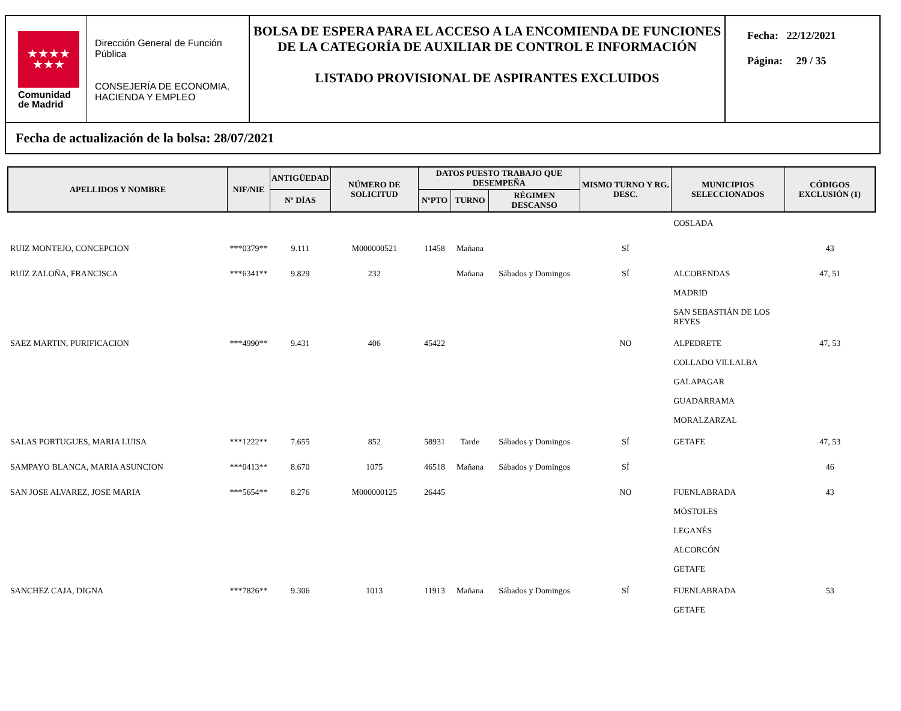★★★★
★★★
Comunidad
de Madrid
Dirección General de Función Pública
CONSEJERÍA DE ECONOMIA, HACIENDA Y EMPLEO
BOLSA DE ESPERA PARA EL ACCESO A LA ENCOMIENDA DE FUNCIONES DE LA CATEGORÍA DE AUXILIAR DE CONTROL E INFORMACIÓN
LISTADO PROVISIONAL DE ASPIRANTES EXCLUIDOS
Fecha: 22/12/2021
Página: 29 / 35
Fecha de actualización de la bolsa: 28/07/2021
| APELLIDOS Y NOMBRE | NIF/NIE | ANTIGÜEDAD | NÚMERO DE SOLICITUD | DATOS PUESTO TRABAJO QUE DESEMPEÑA | | | MISMO TURNO Y RG. DESC. | MUNICIPIOS SELECCIONADOS | CÓDIGOS EXCLUSIÓN (1) |
| --- | --- | --- | --- | --- | --- | --- | --- | --- | --- |
| | | Nº DÍAS | | NºPTO | TURNO | RÉGIMEN DESCANSO | | | |
| | | | | | | | | COSLADA | |
| RUIZ MONTEJO, CONCEPCION | ***0379** | 9.111 | M000000521 | 11458 | Mañana | | SÍ | | 43 |
| RUIZ ZALOÑA, FRANCISCA | ***6341** | 9.829 | 232 | | Mañana | Sábados y Domingos | SÍ | ALCOBENDAS MADRID SAN SEBASTIÁN DE LOS REYES | 47, 51 |
| SAEZ MARTIN, PURIFICACION | ***4990** | 9.431 | 406 | 45422 | | | NO | ALPEDRETE COLLADO VILLALBA GALAPAGAR GUADARRAMA MORALZARZAL | 47, 53 |
| SALAS PORTUGUES, MARIA LUISA | ***1222** | 7.655 | 852 | 58931 | Tarde | Sábados y Domingos | SÍ | GETAFE | 47, 53 |
| SAMPAYO BLANCA, MARIA ASUNCION | ***0413** | 8.670 | 1075 | 46518 | Mañana | Sábados y Domingos | SÍ | | 46 |
| SAN JOSE ALVAREZ, JOSE MARIA | ***5654** | 8.276 | M000000125 | 26445 | | | NO | FUENLABRADA MÓSTOLES LEGANÉS ALCORCÓN GETAFE | 43 |
| SANCHEZ CAJA, DIGNA | ***7826** | 9.306 | 1013 | 11913 | Mañana | Sábados y Domingos | SÍ | FUENLABRADA GETAFE | 53 |